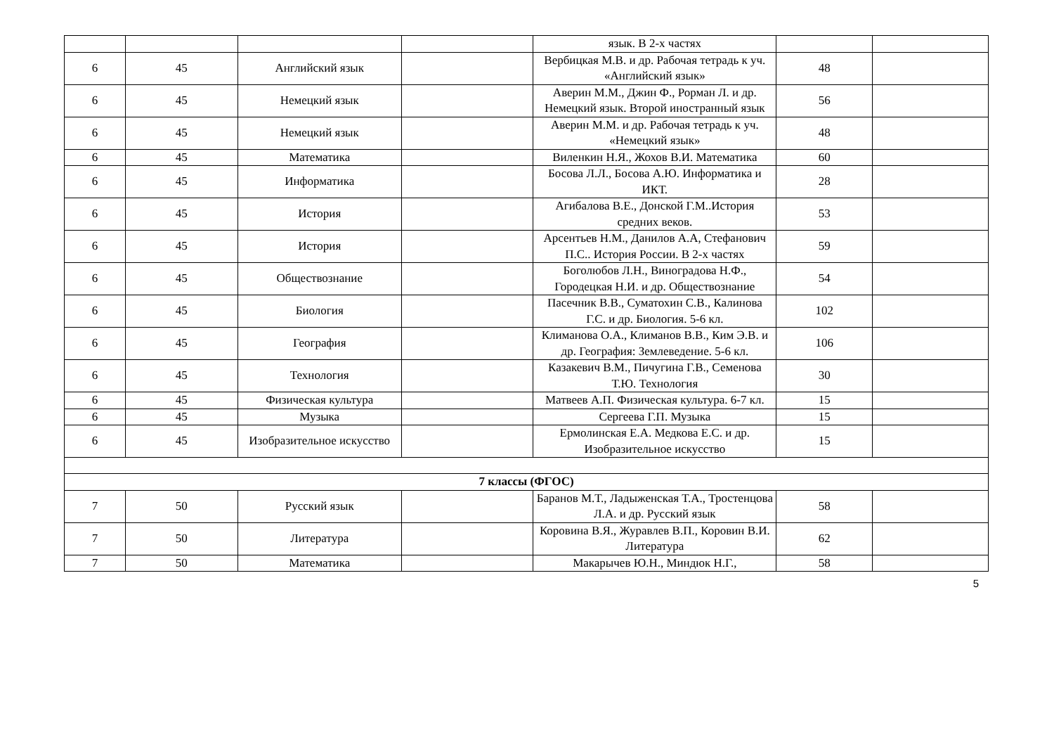| | | | | язык. В 2-х частях | | |
| 6 | 45 | Английский язык | | Вербицкая М.В. и др. Рабочая тетрадь к уч. «Английский язык» | 48 | |
| 6 | 45 | Немецкий язык | | Аверин М.М., Джин Ф., Рорман Л. и др. Немецкий язык. Второй иностранный язык | 56 | |
| 6 | 45 | Немецкий язык | | Аверин М.М. и др. Рабочая тетрадь к уч. «Немецкий язык» | 48 | |
| 6 | 45 | Математика | | Виленкин Н.Я., Жохов В.И. Математика | 60 | |
| 6 | 45 | Информатика | | Босова Л.Л., Босова А.Ю. Информатика и ИКТ. | 28 | |
| 6 | 45 | История | | Агибалова В.Е., Донской Г.М..История средних веков. | 53 | |
| 6 | 45 | История | | Арсентьев Н.М., Данилов А.А, Стефанович П.С.. История России. В 2-х частях | 59 | |
| 6 | 45 | Обществознание | | Боголюбов Л.Н., Виноградова Н.Ф., Городецкая Н.И. и др. Обществознание | 54 | |
| 6 | 45 | Биология | | Пасечник В.В., Суматохин С.В., Калинова Г.С. и др. Биология. 5-6 кл. | 102 | |
| 6 | 45 | География | | Климанова О.А., Климанов В.В., Ким Э.В. и др. География: Землеведение. 5-6 кл. | 106 | |
| 6 | 45 | Технология | | Казакевич В.М., Пичугина Г.В., Семенова Т.Ю. Технология | 30 | |
| 6 | 45 | Физическая культура | | Матвеев А.П. Физическая культура. 6-7 кл. | 15 | |
| 6 | 45 | Музыка | | Сергеева Г.П. Музыка | 15 | |
| 6 | 45 | Изобразительное искусство | | Ермолинская Е.А. Медкова Е.С. и др. Изобразительное искусство | 15 | |
| 7 классы (ФГОС) | | | | | | |
| 7 | 50 | Русский язык | | Баранов М.Т., Ладыженская Т.А., Тростенцова Л.А. и др. Русский язык | 58 | |
| 7 | 50 | Литература | | Коровина В.Я., Журавлев В.П., Коровин В.И. Литература | 62 | |
| 7 | 50 | Математика | | Макарычев Ю.Н., Миндюк Н.Г., | 58 | |
5